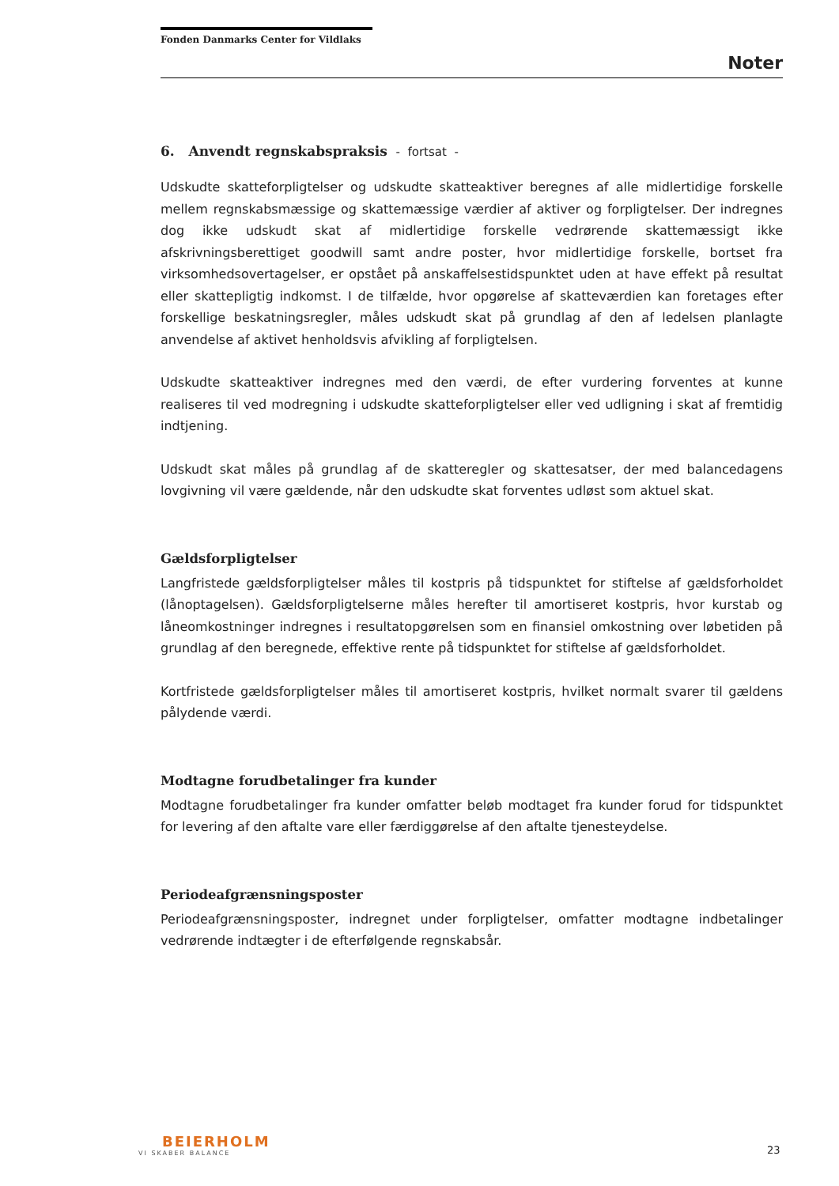Fonden Danmarks Center for Vildlaks
Noter
6. Anvendt regnskabspraksis - fortsat -
Udskudte skatteforpligtelser og udskudte skatteaktiver beregnes af alle midlertidige forskelle mellem regnskabsmæssige og skattemæssige værdier af aktiver og forpligtelser. Der indregnes dog ikke udskudt skat af midlertidige forskelle vedrørende skattemæssigt ikke afskrivningsberettiget goodwill samt andre poster, hvor midlertidige forskelle, bortset fra virksomhedsovertagelser, er opstået på anskaffelsestidspunktet uden at have effekt på resultat eller skattepligtig indkomst. I de tilfælde, hvor opgørelse af skatteværdien kan foretages efter forskellige beskatningsregler, måles udskudt skat på grundlag af den af ledelsen planlagte anvendelse af aktivet henholdsvis afvikling af forpligtelsen.
Udskudte skatteaktiver indregnes med den værdi, de efter vurdering forventes at kunne realiseres til ved modregning i udskudte skatteforpligtelser eller ved udligning i skat af fremtidig indtjening.
Udskudt skat måles på grundlag af de skatteregler og skattesatser, der med balancedagens lovgivning vil være gældende, når den udskudte skat forventes udløst som aktuel skat.
Gældsforpligtelser
Langfristede gældsforpligtelser måles til kostpris på tidspunktet for stiftelse af gældsforholdet (lånoptagelsen). Gældsforpligtelserne måles herefter til amortiseret kostpris, hvor kurstab og låneomkostninger indregnes i resultatopgørelsen som en finansiel omkostning over løbetiden på grundlag af den beregnede, effektive rente på tidspunktet for stiftelse af gældsforholdet.
Kortfristede gældsforpligtelser måles til amortiseret kostpris, hvilket normalt svarer til gældens pålydende værdi.
Modtagne forudbetalinger fra kunder
Modtagne forudbetalinger fra kunder omfatter beløb modtaget fra kunder forud for tidspunktet for levering af den aftalte vare eller færdiggørelse af den aftalte tjenesteydelse.
Periodeafgrænsningsposter
Periodeafgrænsningsposter, indregnet under forpligtelser, omfatter modtagne indbetalinger vedrørende indtægter i de efterfølgende regnskabsår.
BEIERHOLM
VI SKABER BALANCE
23